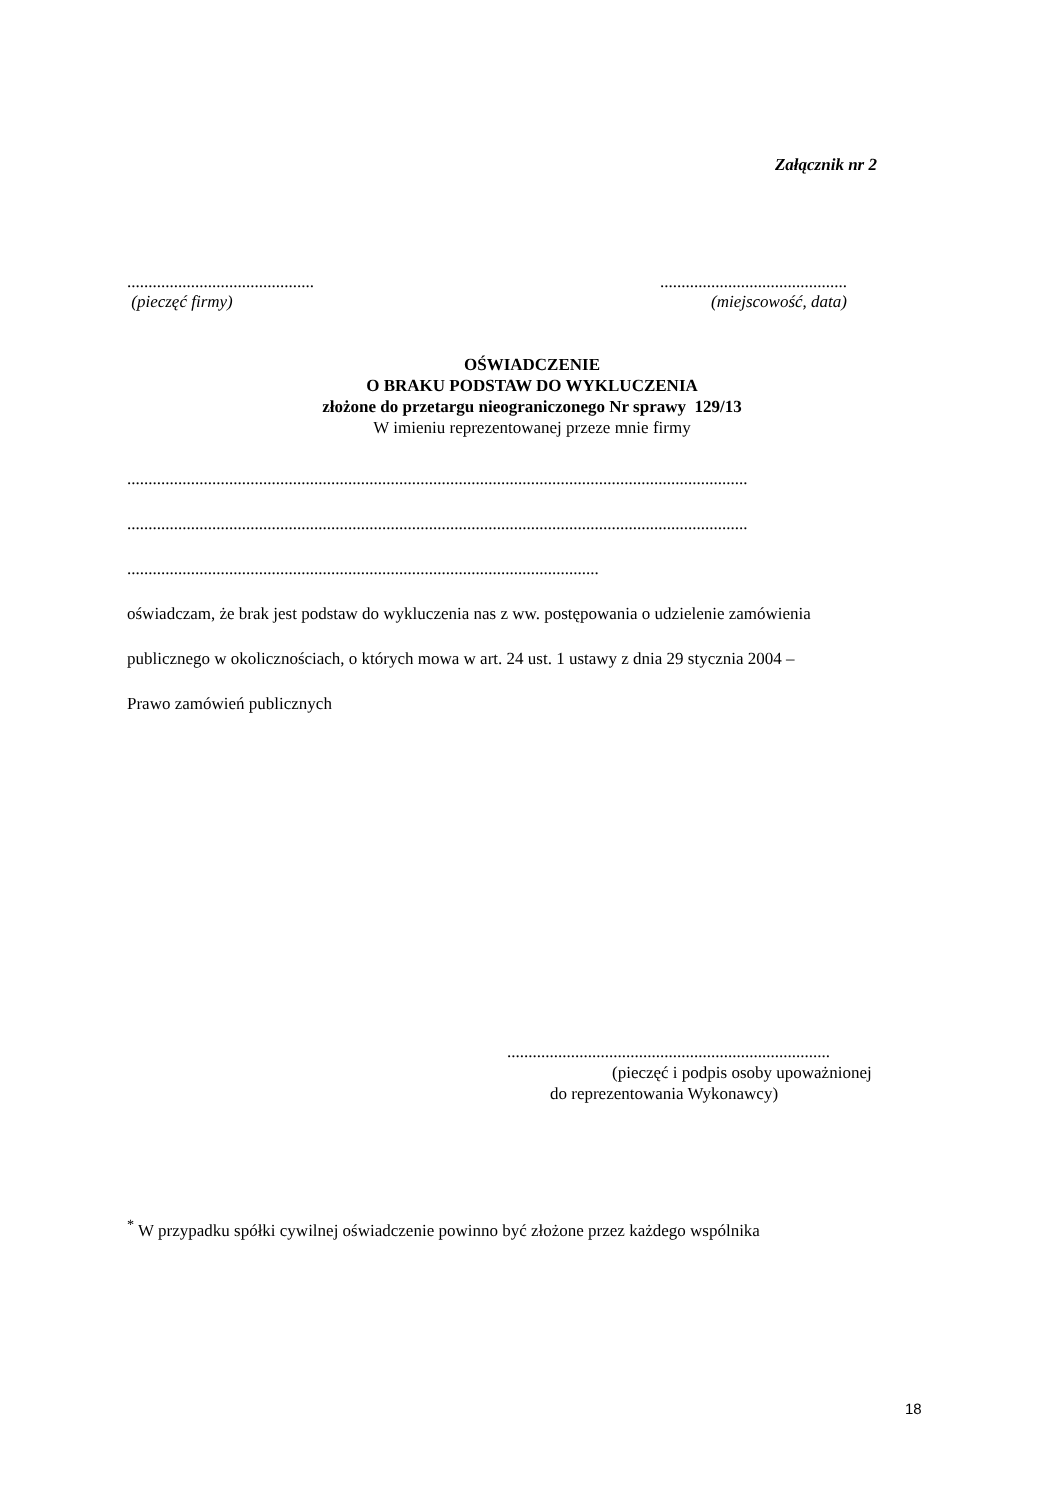Załącznik nr 2
............................................
(pieczęć firmy)
............................................
(miejscowość, data)
OŚWIADCZENIE
O BRAKU PODSTAW DO WYKLUCZENIA
złożone do przetargu nieograniczonego Nr sprawy 129/13
W imieniu reprezentowanej przeze mnie firmy
..................................................................................................................................................
..................................................................................................................................................
...............................................................................................................
oświadczam, że brak jest podstaw do wykluczenia nas z ww. postępowania o udzielenie zamówienia
publicznego w okolicznościach, o których mowa w art. 24 ust. 1 ustawy z dnia 29 stycznia 2004 –
Prawo zamówień publicznych
............................................................................
(pieczęć i podpis osoby upoważnionej
do reprezentowania Wykonawcy)
<sup>*</sup> W przypadku spółki cywilnej oświadczenie powinno być złożone przez każdego wspólnika
18